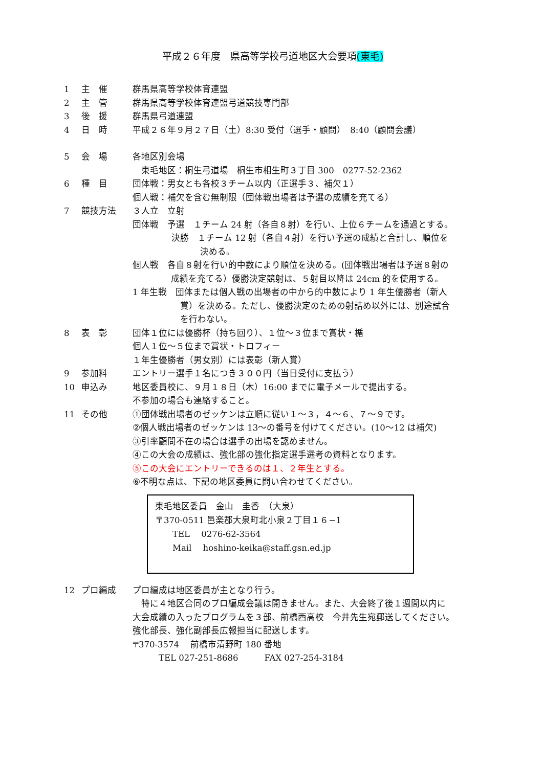平成２６年度　県高等学校弓道地区大会要項(東毛)
1 主　催 群馬県高等学校体育連盟
2 主　管 群馬県高等学校体育連盟弓道競技専門部
3 後　援 群馬県弓道連盟
4 日　時 平成２６年９月２７日（土）8:30 受付（選手・顧問）　8:40（顧問会議）
5 会　場 各地区別会場
　東毛地区：桐生弓道場　桐生市相生町３丁目 300　0277-52-2362
6 種　目 団体戦：男女とも各校３チーム以内（正選手３、補欠１）
個人戦：補欠を含む無制限（団体戦出場者は予選の成績を充てる）
7 競技方法 ３人立　立射
団体戦　予選　１チーム 24 射（各自８射）を行い、上位６チームを通過とする。
決勝　１チーム 12 射（各自４射）を行い予選の成績と合計し、順位を
決める。
個人戦　各自８射を行い的中数により順位を決める。(団体戦出場者は予選８射の
成績を充てる）優勝決定競射は、５射目以降は 24cm 的を使用する。
1 年生戦　団体または個人戦の出場者の中から的中数により 1 年生優勝者（新人
賞）を決める。ただし、優勝決定のための射詰め以外には、別途試合
を行わない。
8 表　彰 団体１位には優勝杯（持ち回り）、１位～３位まで賞状・楯
個人１位～５位まで賞状・トロフィー
１年生優勝者（男女別）には表彰（新人賞）
9 参加料 エントリー選手１名につき３００円（当日受付に支払う）
10 申込み 地区委員校に、９月１８日（木）16:00 までに電子メールで提出する。
不参加の場合も連絡すること。
11 その他 ①団体戦出場者のゼッケンは立順に従い１～３，４～６、７～９です。
②個人戦出場者のゼッケンは 13～の番号を付けてください。(10～12 は補欠)
③引率顧問不在の場合は選手の出場を認めません。
④この大会の成績は、強化部の強化指定選手選考の資料となります。
⑤この大会にエントリーできるのは１、２年生とする。
⑥不明な点は、下記の地区委員に問い合わせてください。
東毛地区委員　金山　圭香　（大泉）
〒370-0511 邑楽郡大泉町北小泉２丁目１６−1
　　TEL　 0276-62-3564
　　Mail　 hoshino-keika@staff.gsn.ed.jp
12 プロ編成 プロ編成は地区委員が主となり行う。
　特に４地区合同のプロ編成会議は開きません。また、大会終了後１週間以内に
大会成績の入ったプログラムを３部、前橋西高校　今井先生宛郵送してください。
強化部長、強化副部長広報担当に配送します。
〒370-3574　 前橋市清野町 180 番地
　　　TEL 027-251-8686　　　FAX 027-254-3184